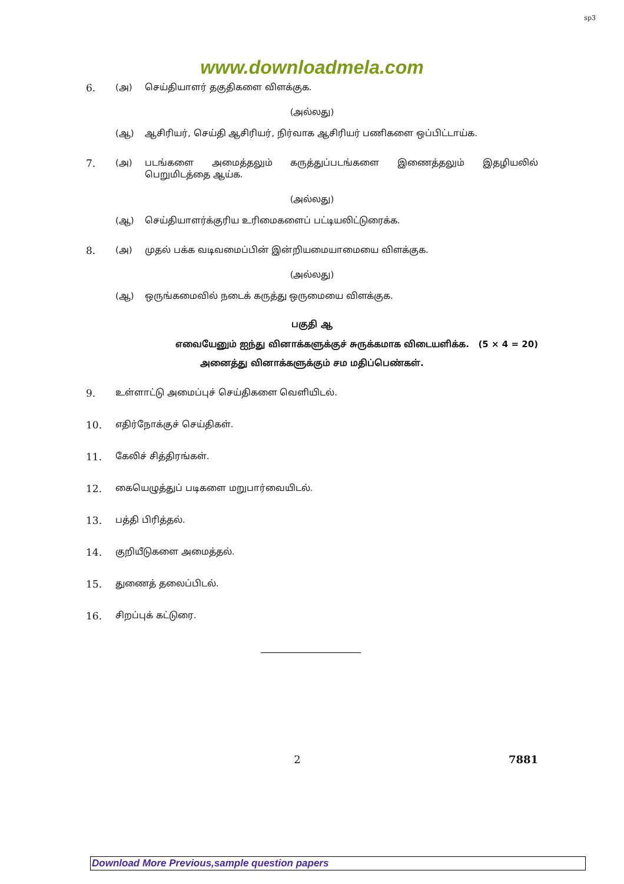sp3
www.downloadmela.com
6. (அ) செய்தியாளர் தகுதிகளை விளக்குக.
(அல்லது)
(ஆ) ஆசிரியர், செய்தி ஆசிரியர், நிர்வாக ஆசிரியர் பணிகளை ஒப்பிட்டாய்க.
7. (அ) படங்களை அமைத்தலும் கருத்துப்படங்களை இணைத்தலும் இதழியலில் பெறுமிடத்தை ஆய்க.
(அல்லது)
(ஆ) செய்தியாளர்க்குரிய உரிமைகளைப் பட்டியலிட்டுரைக்க.
8. (அ) முதல் பக்க வடிவமைப்பின் இன்றியமையாமையை விளக்குக.
(அல்லது)
(ஆ) ஒருங்கமைவில் நடைக் கருத்து ஒருமையை விளக்குக.
பகுதி ஆ
எவையேனும் ஐந்து வினாக்களுக்குச் சுருக்கமாக விடையளிக்க. (5 × 4 = 20)
அனைத்து வினாக்களுக்கும் சம மதிப்பெண்கள்.
9. உள்ளாட்டு அமைப்புச் செய்திகளை வெளியிடல்.
10. எதிர்நோக்குச் செய்திகள்.
11. கேலிச் சித்திரங்கள்.
12. கையெழுத்துப் படிகளை மறுபார்வையிடல்.
13. பத்தி பிரித்தல்.
14. குறியீடுகளை அமைத்தல்.
15. துணைத் தலைப்பிடல்.
16. சிறப்புக் கட்டுரை.
2 7881
Download More Previous,sample question papers